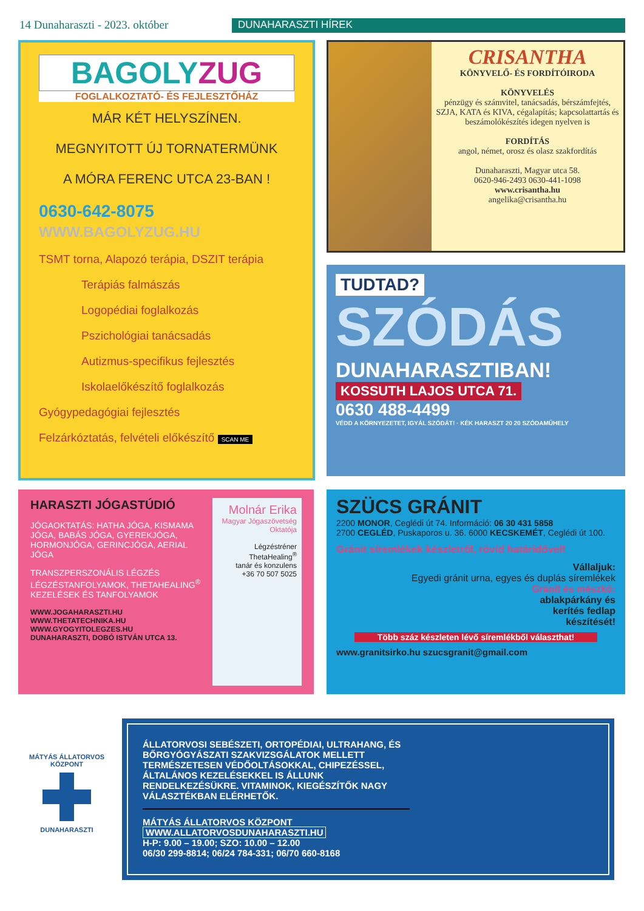14 Dunaharaszti - 2023. október
DUNAHARASZTI HÍREK
BAGOLYZUG
FOGLALKOZTATÓ- ÉS FEJLESZTŐHÁZ
MÁR KÉT HELYSZÍNEN.
MEGNYITOTT ÚJ TORNATERMÜNK
A MÓRA FERENC UTCA 23-BAN !
0630-642-8075
WWW.BAGOLYZUG.HU
TSMT torna, Alapozó terápia, DSZIT terápia
Terápiás falmászás
Logopédiai foglalkozás
Pszichológiai tanácsadás
Autizmus-specifikus fejlesztés
Iskolaelőkészítő foglalkozás
Gyógypedagógiai fejlesztés
Felzárkóztatás, felvételi előkészítő SCAN ME
CRISANTHA
KÖNYVELŐ- ÉS FORDÍTÓIRODA
KÖNYVELÉS
pénzügy és számvitel, tanácsadás, bérszámfejtés, SZJA, KATA és KIVA, cégalapítás; kapcsolattartás és beszámolókészítés idegen nyelven is
FORDÍTÁS
angol, német, orosz és olasz szakfordítás
Dunaharaszti, Magyar utca 58.
0620-946-2493 0630-441-1098
www.crisantha.hu
angelika@crisantha.hu
TUDTAD?
SZÓDÁS
DUNAHARASZTIBAN!
KOSSUTH LAJOS UTCA 71.
0630 488-4499
VÉDD A KÖRNYEZETET, IGYÁL SZÓDÁT! · KÉK HARASZT 20 20 SZÓDAMŰHELY
HARASZTI JÓGASTÚDIÓ
JÓGAOKTATÁS: HATHA JÓGA, KISMAMA JÓGA, BABÁS JÓGA, GYEREKJÓGA, HORMONJÓGA, GERINCJÓGA, AERIAL JÓGA
TRANSZPERSZONÁLIS LÉGZÉS LÉGZÉSTANFOLYAMOK, THETAHEALING<sup>®</sup> KEZELÉSEK ÉS TANFOLYAMOK
WWW.JOGAHARASZTI.HU
WWW.THETATECHNIKA.HU
WWW.GYOGYITOLEGZES.HU
DUNAHARASZTI, DOBÓ ISTVÁN UTCA 13.
Molnár Erika
Magyar Jógaszövetség Oktatója
Légzéstréner
ThetaHealing<sup>®</sup>
tanár és konzulens
+36 70 507 5025
SZÜCS GRÁNIT
2200 MONOR, Ceglédi út 74. Információ: 06 30 431 5858
2700 CEGLÉD, Puskaporos u. 36. 6000 KECSKEMÉT, Ceglédi út 100.
Gránit síremlékek készletről, rövid határidővel!
Vállaljuk:
Egyedi gránit urna, egyes és duplás síremlékek
Gránit és mészkő:
ablakpárkány és
kerítés fedlap
készítését!
Több száz készleten lévő síremlékből választhat!
www.granitsirko.hu szucsgranit@gmail.com
MÁTYÁS ÁLLATORVOS KÖZPONT
DUNAHARASZTI
ÁLLATORVOSI SEBÉSZETI, ORTOPÉDIAI, ULTRAHANG, ÉS BŐRGYÓGYÁSZATI SZAKVIZSGÁLATOK MELLETT TERMÉSZETESEN VÉDŐOLTÁSOKKAL, CHIPEZÉSSEL, ÁLTALÁNOS KEZELÉSEKKEL IS ÁLLUNK RENDELKEZÉSÜKRE. VITAMINOK, KIEGÉSZÍTŐK NAGY VÁLASZTÉKBAN ELÉRHETŐK.
MÁTYÁS ÁLLATORVOS KÖZPONT
WWW.ALLATORVOSDUNAHARASZTI.HU
H-P: 9.00 – 19.00; SZO: 10.00 – 12.00
06/30 299-8814; 06/24 784-331; 06/70 660-8168